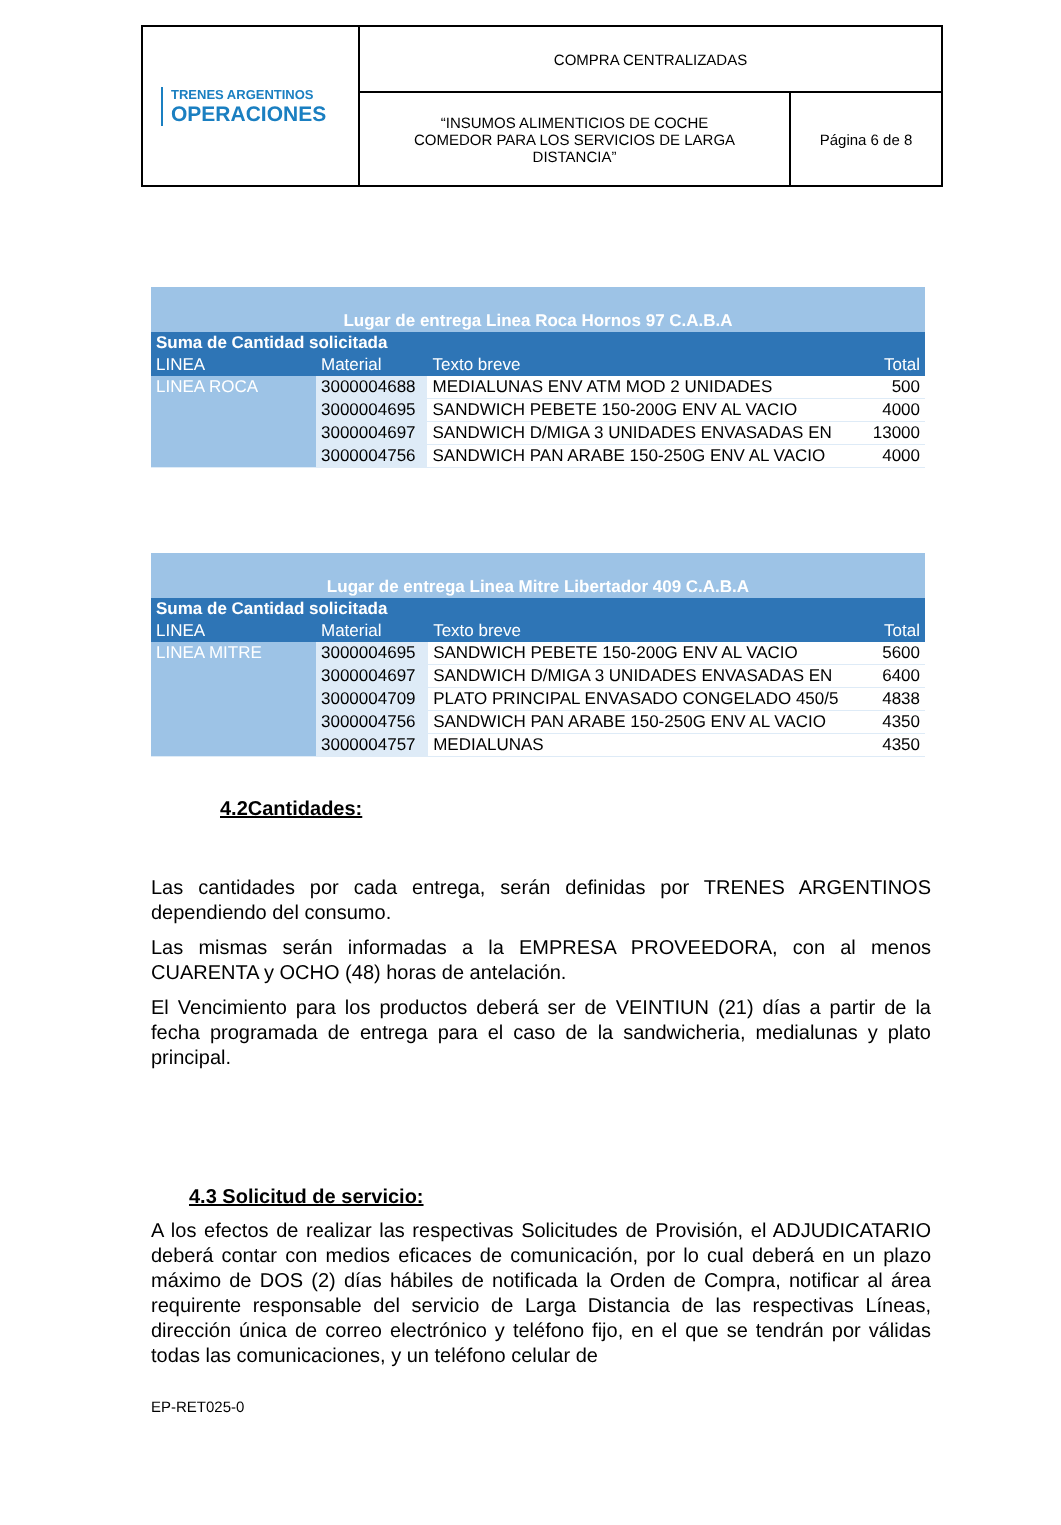| TRENES ARGENTINOS OPERACIONES | COMPRA CENTRALIZADAS | |
| | “INSUMOS ALIMENTICIOS DE COCHE COMEDOR PARA LOS SERVICIOS DE LARGA DISTANCIA” | Página 6 de 8 |
| Lugar de entrega Linea Roca Hornos 97 C.A.B.A | | | |
| Suma de Cantidad solicitada | | | |
| LINEA | Material | Texto breve | Total |
| LINEA ROCA | 3000004688 | MEDIALUNAS ENV ATM MOD 2 UNIDADES | 500 |
| | 3000004695 | SANDWICH PEBETE 150-200G ENV AL VACIO | 4000 |
| | 3000004697 | SANDWICH D/MIGA 3 UNIDADES ENVASADAS EN | 13000 |
| | 3000004756 | SANDWICH PAN ARABE 150-250G ENV AL VACIO | 4000 |
| Lugar de entrega Linea Mitre Libertador 409 C.A.B.A | | | |
| Suma de Cantidad solicitada | | | |
| LINEA | Material | Texto breve | Total |
| LINEA MITRE | 3000004695 | SANDWICH PEBETE 150-200G ENV AL VACIO | 5600 |
| | 3000004697 | SANDWICH D/MIGA 3 UNIDADES ENVASADAS EN | 6400 |
| | 3000004709 | PLATO PRINCIPAL ENVASADO CONGELADO 450/5 | 4838 |
| | 3000004756 | SANDWICH PAN ARABE 150-250G ENV AL VACIO | 4350 |
| | 3000004757 | MEDIALUNAS | 4350 |
4.2Cantidades:
Las cantidades por cada entrega, serán definidas por TRENES ARGENTINOS dependiendo del consumo.
Las mismas serán informadas a la EMPRESA PROVEEDORA, con al menos CUARENTA y OCHO (48) horas de antelación.
El Vencimiento para los productos deberá ser de VEINTIUN (21) días a partir de la fecha programada de entrega para el caso de la sandwicheria, medialunas y plato principal.
4.3 Solicitud de servicio:
A los efectos de realizar las respectivas Solicitudes de Provisión, el ADJUDICATARIO deberá contar con medios eficaces de comunicación, por lo cual deberá en un plazo máximo de DOS (2) días hábiles de notificada la Orden de Compra, notificar al área requirente responsable del servicio de Larga Distancia de las respectivas Líneas, dirección única de correo electrónico y teléfono fijo, en el que se tendrán por válidas todas las comunicaciones, y un teléfono celular de
EP-RET025-0